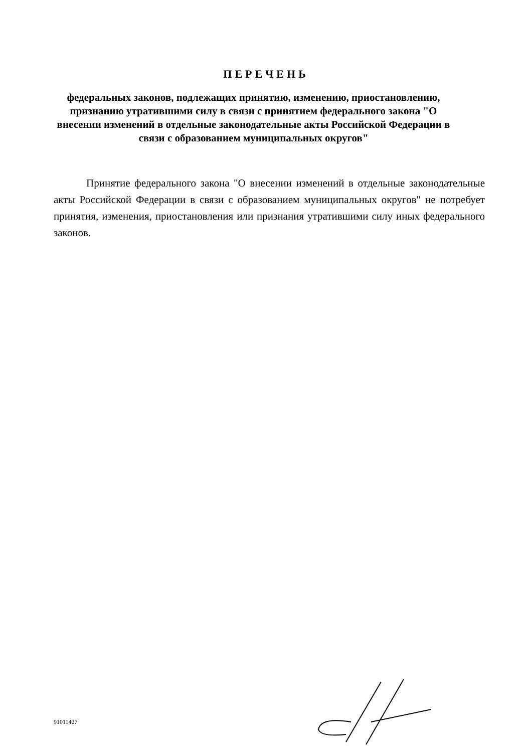ПЕРЕЧЕНЬ
федеральных законов, подлежащих принятию, изменению, приостановлению, признанию утратившими силу в связи с принятием федерального закона "О внесении изменений в отдельные законодательные акты Российской Федерации в связи с образованием муниципальных округов"
Принятие федерального закона "О внесении изменений в отдельные законодательные акты Российской Федерации в связи с образованием муниципальных округов" не потребует принятия, изменения, приостановления или признания утратившими силу иных федерального законов.
91011427